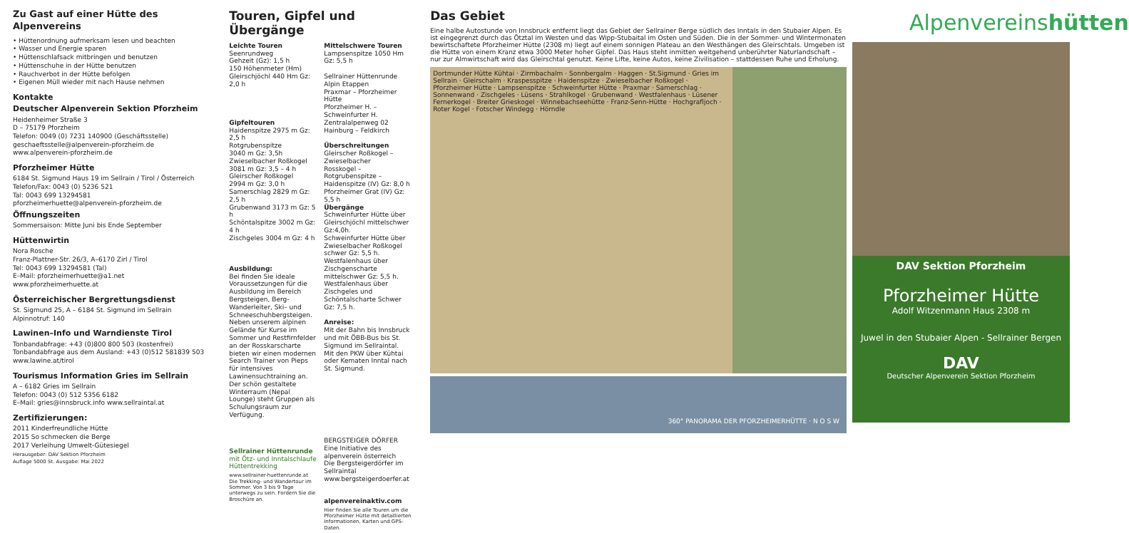Zu Gast auf einer Hütte des Alpenvereins
• Hüttenordnung aufmerksam lesen und beachten
• Wasser und Energie sparen
• Hüttenschlafsack mitbringen und benutzen
• Hüttenschuhe in der Hütte benutzen
• Rauchverbot in der Hütte befolgen
• Eigenen Müll wieder mit nach Hause nehmen
Kontakte
Deutscher Alpenverein Sektion Pforzheim
Heidenheimer Straße 3
D – 75179 Pforzheim
Telefon: 0049 (0) 7231 140900 (Geschäftsstelle)
geschaeftsstelle@alpenverein-pforzheim.de
www.alpenverein-pforzheim.de
Pforzheimer Hütte
6184 St. Sigmund Haus 19 im Sellrain / Tirol / Österreich
Telefon/Fax: 0043 (0) 5236 521
Tal: 0043 699 13294581
pforzheimerhuette@alpenverein-pforzheim.de
Öffnungszeiten
Sommersaison: Mitte Juni bis Ende September
Hüttenwirtin
Nora Rosche
Franz-Plattner-Str. 26/3, A–6170 Zirl / Tirol
Tel: 0043 699 13294581 (Tal)
E–Mail: pforzheimerhuette@a1.net
www.pforzheimerhuette.at
Österreichischer Bergrettungsdienst
St. Sigmund 25, A – 6184 St. Sigmund im Sellrain
Alpinnotruf: 140
Lawinen–Info und Warndienste Tirol
Tonbandabfrage: +43 (0)800 800 503 (kostenfrei)
Tonbandabfrage aus dem Ausland: +43 (0)512 581839 503
www.lawine.at/tirol
Tourismus Information Gries im Sellrain
A – 6182 Gries im Sellrain
Telefon: 0043 (0) 512 5356 6182
E–Mail: gries@innsbruck.info www.sellraintal.at
Zertifizierungen:
2011 Kinderfreundliche Hütte
2015 So schmecken die Berge
2017 Verleihung Umwelt-Gütesiegel
Herausgeber: DAV Sektion Pforzheim
Auflage 5000 St. Ausgabe: Mai 2022
Touren, Gipfel und Übergänge
Leichte Touren
Seenrundweg
Gehzeit (Gz): 1,5 h
150 Höhenmeter (Hm)
Gleirschjöchl 440 Hm Gz: 2,0 h
Gipfeltouren
Haidenspitze 2975 m Gz: 2,5 h
Rotgrubenspitze
3040 m Gz: 3,5h
Zwieselbacher Roßkogel
3081 m Gz: 3,5 – 4 h
Gleirscher Roßkogel
2994 m Gz: 3,0 h
Samerschlag 2829 m Gz: 2,5 h
Grubenwand 3173 m Gz: 5 h
Schöntalspitze 3002 m Gz: 4 h
Zischgeles 3004 m Gz: 4 h
Ausbildung:
Bei finden Sie ideale Voraussetzungen für die Ausbildung im Bereich Bergsteigen, Berg-Wanderleiter, Ski– und Schneeschuhbergsteigen. Neben unserem alpinen Gelände für Kurse im Sommer und Restfirnfelder an der Rosskarscharte bieten wir einen modernen Search Trainer von Pieps für intensives Lawinensuchtraining an. Der schön gestaltete Winterraum (Nepal Lounge) steht Gruppen als Schulungsraum zur Verfügung.
Sellrainer Hüttenrunde
mit Ötz- und Inntalschlaufe
Hüttentrekking
www.sellrainer-huettenrunde.at
Die Trekking- und Wandertour im Sommer. Von 3 bis 9 Tage unterwegs zu sein. Fordern Sie die Broschüre an.
Mittelschwere Touren
Lampsenspitze 1050 Hm Gz: 5,5 h
Sellrainer Hüttenrunde Alpin Etappen
Praxmar – Pforzheimer Hütte
Pforzheimer H. – Schweinfurter H.
Zentralalpenweg 02 Hainburg – Feldkirch
Überschreitungen
Gleirscher Roßkogel – Zwieselbacher
Rosskogel – Rotgrubenspitze – Haidenspitze (IV) Gz: 8,0 h
Pforzheimer Grat (IV) Gz: 5,5 h
Übergänge
Schweinfurter Hütte über Gleirschjöchl mittelschwer Gz:4,0h.
Schweinfurter Hütte über Zwieselbacher Roßkogel schwer Gz: 5,5 h.
Westfalenhaus über Zischgenscharte mittelschwer Gz: 5,5 h.
Westfalenhaus über Zischgeles und Schöntalscharte Schwer Gz: 7,5 h.
Anreise:
Mit der Bahn bis Innsbruck und mit ÖBB-Bus bis St. Sigmund im Sellraintal.
Mit den PKW über Kühtai oder Kematen Inntal nach St. Sigmund.
BERGSTEIGER DÖRFER
Eine Initiative des alpenverein österreich
Die Bergsteigerdörfer im Sellraintal www.bergsteigerdoerfer.at
alpenvereinaktiv.com
Hier finden Sie alle Touren um die Pforzheimer Hütte mit detaillierten Informationen, Karten und GPS-Daten.
Das Gebiet
Eine halbe Autostunde von Innsbruck entfernt liegt das Gebiet der Sellrainer Berge südlich des Inntals in den Stubaier Alpen. Es ist eingegrenzt durch das Ötztal im Westen und das Wipp-Stubaital im Osten und Süden. Die in der Sommer- und Wintermonaten bewirtschaftete Pforzheimer Hütte (2308 m) liegt auf einem sonnigen Plateau an den Westhängen des Gleirschtals. Umgeben ist die Hütte von einem Kranz etwa 3000 Meter hoher Gipfel. Das Haus steht inmitten weitgehend unberührter Naturlandschaft – nur zur Almwirtschaft wird das Gleirschtal genutzt. Keine Lifte, keine Autos, keine Zivilisation – stattdessen Ruhe und Erholung.
Dortmunder Hütte Kühtai · Zirmbachalm · Sonnbergalm · Haggen · St.Sigmund · Gries im Sellrain · Gleirschalm · Kraspesspitze · Haidenspitze · Zwieselbacher Roßkogel · Pforzheimer Hütte · Lampsenspitze · Schweinfurter Hütte · Praxmar · Samerschlag · Sonnenwand · Zischgeles · Lüsens · Strahlkogel · Grubenwand · Westfalenhaus · Lüsener Fernerkogel · Breiter Grieskogel · Winnebachseehütte · Franz-Senn-Hütte · Hochgrafljoch · Roter Kogel · Fotscher Windegg · Hörndle
360° PANORAMA DER PFORZHEIMERHÜTTE · N O S W
Alpenvereinshütten
DAV Sektion Pforzheim
Pforzheimer Hütte
Adolf Witzenmann Haus 2308 m
Juwel in den Stubaier Alpen - Sellrainer Bergen
DAV
Deutscher Alpenverein Sektion Pforzheim